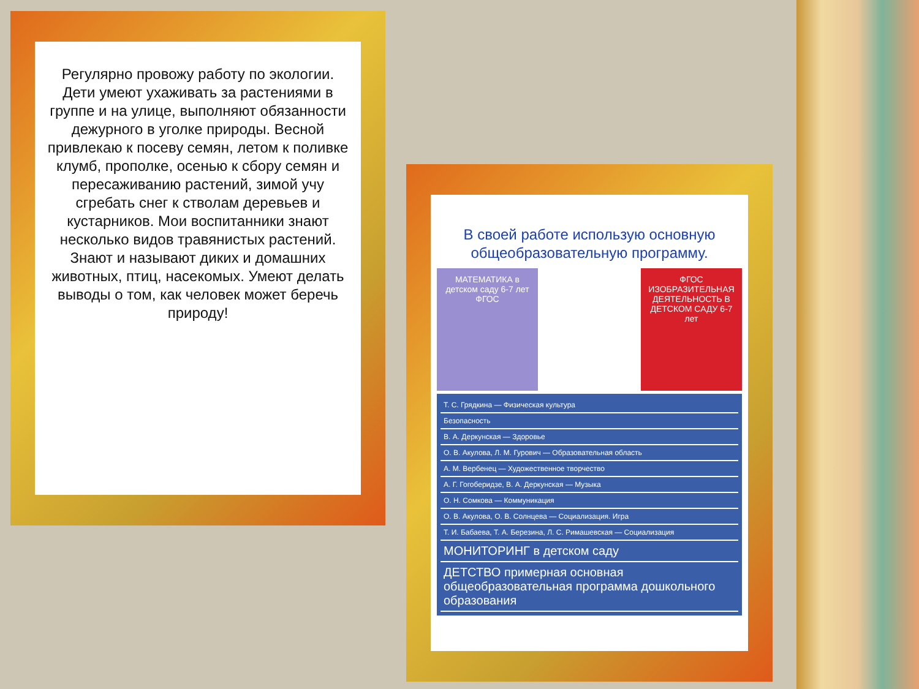Регулярно провожу работу по экологии.
Дети умеют ухаживать за растениями в группе и на улице, выполняют обязанности дежурного в уголке природы. Весной привлекаю к посеву семян, летом к поливке клумб, прополке, осенью к сбору семян и пересаживанию растений, зимой учу сгребать снег к стволам деревьев и кустарников. Мои воспитанники знают несколько видов травянистых растений. Знают и называют диких и домашних животных, птиц, насекомых. Умеют делать выводы о том, как человек может беречь природу!
В своей работе использую основную общеобразовательную программу.
МАТЕМАТИКА в детском саду 6-7 лет ФГОС
ФГОС ИЗОБРАЗИТЕЛЬНАЯ ДЕЯТЕЛЬНОСТЬ В ДЕТСКОМ САДУ 6-7 лет
Т. С. Грядкина — Физическая культура
Безопасность
В. А. Деркунская — Здоровье
О. В. Акулова, Л. М. Гурович — Образовательная область
А. М. Вербенец — Художественное творчество
А. Г. Гогоберидзе, В. А. Деркунская — Музыка
О. Н. Сомкова — Коммуникация
О. В. Акулова, О. В. Солнцева — Социализация. Игра
Т. И. Бабаева, Т. А. Березина, Л. С. Римашевская — Социализация
МОНИТОРИНГ в детском саду
ДЕТСТВО примерная основная общеобразовательная программа дошкольного образования